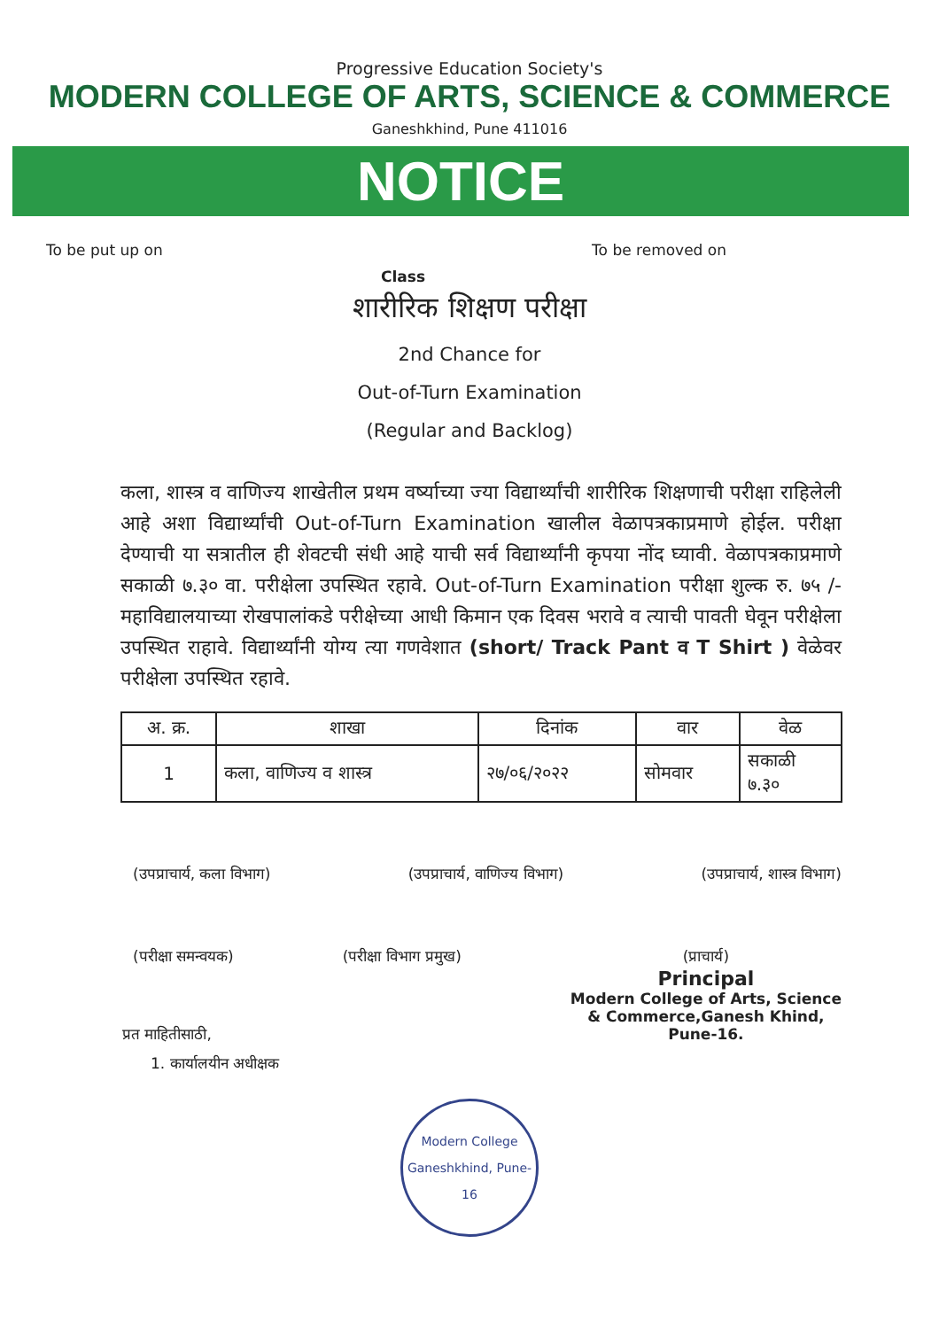Progressive Education Society's
MODERN COLLEGE OF ARTS, SCIENCE & COMMERCE
Ganeshkhind, Pune 411016
NOTICE
To be put up on To be removed on
Class
शारीरिक शिक्षण परीक्षा
2nd Chance for
Out-of-Turn Examination
(Regular and Backlog)
कला, शास्त्र व वाणिज्य शाखेतील प्रथम वर्ष्याच्या ज्या विद्यार्थ्यांची शारीरिक शिक्षणाची परीक्षा राहिलेली आहे अशा विद्यार्थ्यांची Out-of-Turn Examination खालील वेळापत्रकाप्रमाणे होईल. परीक्षा देण्याची या सत्रातील ही शेवटची संधी आहे याची सर्व विद्यार्थ्यांनी कृपया नोंद घ्यावी. वेळापत्रकाप्रमाणे सकाळी ७.३० वा. परीक्षेला उपस्थित रहावे. Out-of-Turn Examination परीक्षा शुल्क रु. ७५ /- महाविद्यालयाच्या रोखपालांकडे परीक्षेच्या आधी किमान एक दिवस भरावे व त्याची पावती घेवून परीक्षेला उपस्थित राहावे. विद्यार्थ्यांनी योग्य त्या गणवेशात (short/ Track Pant व T Shirt ) वेळेवर परीक्षेला उपस्थित रहावे.
| अ. क्र. | शाखा | दिनांक | वार | वेळ |
| --- | --- | --- | --- | --- |
| 1 | कला, वाणिज्य व शास्त्र | २७/०६/२०२२ | सोमवार | सकाळी ७.३० |
(उपप्राचार्य, कला विभाग) (उपप्राचार्य, वाणिज्य विभाग) (उपप्राचार्य, शास्त्र विभाग)
(परीक्षा समन्वयक) (परीक्षा विभाग प्रमुख) (प्राचार्य)
Principal
Modern College of Arts, Science
& Commerce,Ganesh Khind,
Pune-16.
प्रत माहितीसाठी,
1. कार्यालयीन अधीक्षक
Modern College
Ganeshkhind, Pune-16